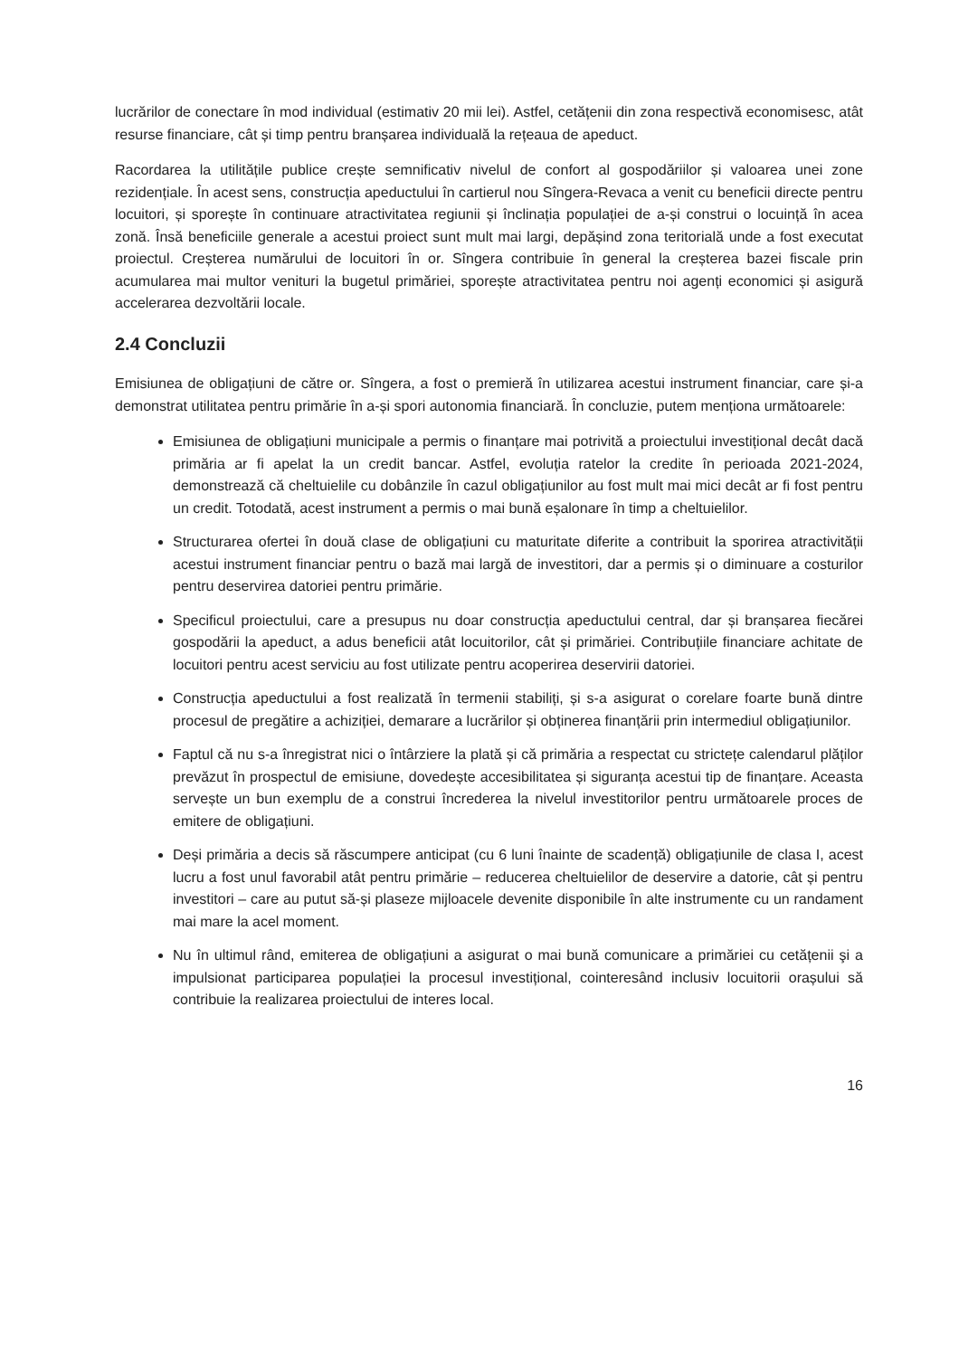lucrărilor de conectare în mod individual (estimativ 20 mii lei). Astfel, cetățenii din zona respectivă economisesc, atât resurse financiare, cât și timp pentru branșarea individuală la rețeaua de apeduct.
Racordarea la utilitățile publice crește semnificativ nivelul de confort al gospodăriilor și valoarea unei zone rezidențiale. În acest sens, construcția apeductului în cartierul nou Sîngera-Revaca a venit cu beneficii directe pentru locuitori, și sporește în continuare atractivitatea regiunii și înclinația populației de a-și construi o locuință în acea zonă. Însă beneficiile generale a acestui proiect sunt mult mai largi, depășind zona teritorială unde a fost executat proiectul. Creșterea numărului de locuitori în or. Sîngera contribuie în general la creșterea bazei fiscale prin acumularea mai multor venituri la bugetul primăriei, sporește atractivitatea pentru noi agenți economici și asigură accelerarea dezvoltării locale.
2.4 Concluzii
Emisiunea de obligațiuni de către or. Sîngera, a fost o premieră în utilizarea acestui instrument financiar, care și-a demonstrat utilitatea pentru primărie în a-și spori autonomia financiară. În concluzie, putem menționa următoarele:
Emisiunea de obligațiuni municipale a permis o finanțare mai potrivită a proiectului investițional decât dacă primăria ar fi apelat la un credit bancar. Astfel, evoluția ratelor la credite în perioada 2021-2024, demonstrează că cheltuielile cu dobânzile în cazul obligațiunilor au fost mult mai mici decât ar fi fost pentru un credit. Totodată, acest instrument a permis o mai bună eșalonare în timp a cheltuielilor.
Structurarea ofertei în două clase de obligațiuni cu maturitate diferite a contribuit la sporirea atractivității acestui instrument financiar pentru o bază mai largă de investitori, dar a permis și o diminuare a costurilor pentru deservirea datoriei pentru primărie.
Specificul proiectului, care a presupus nu doar construcția apeductului central, dar și branșarea fiecărei gospodării la apeduct, a adus beneficii atât locuitorilor, cât și primăriei. Contribuțiile financiare achitate de locuitori pentru acest serviciu au fost utilizate pentru acoperirea deservirii datoriei.
Construcția apeductului a fost realizată în termenii stabiliți, și s-a asigurat o corelare foarte bună dintre procesul de pregătire a achiziției, demarare a lucrărilor și obținerea finanțării prin intermediul obligațiunilor.
Faptul că nu s-a înregistrat nici o întârziere la plată și că primăria a respectat cu strictețe calendarul plăților prevăzut în prospectul de emisiune, dovedește accesibilitatea și siguranța acestui tip de finanțare. Aceasta servește un bun exemplu de a construi încrederea la nivelul investitorilor pentru următoarele proces de emitere de obligațiuni.
Deși primăria a decis să răscumpere anticipat (cu 6 luni înainte de scadență) obligațiunile de clasa I, acest lucru a fost unul favorabil atât pentru primărie – reducerea cheltuielilor de deservire a datorie, cât și pentru investitori – care au putut să-și plaseze mijloacele devenite disponibile în alte instrumente cu un randament mai mare la acel moment.
Nu în ultimul rând, emiterea de obligațiuni a asigurat o mai bună comunicare a primăriei cu cetățenii şi a impulsionat participarea populației la procesul investițional, cointeresând inclusiv locuitorii orașului să contribuie la realizarea proiectului de interes local.
16